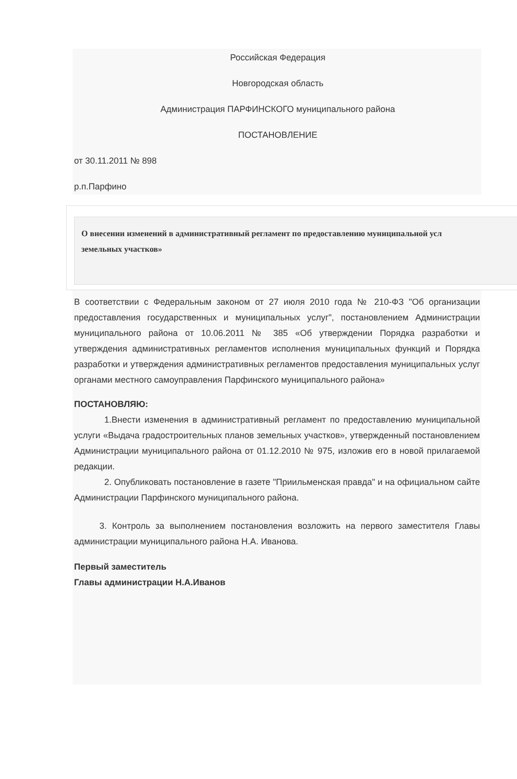Российская Федерация
Новгородская область
Администрация ПАРФИНСКОГО муниципального района
ПОСТАНОВЛЕНИЕ
от 30.11.2011 № 898
р.п.Парфино
О внесении изменений в административный регламент по предоставлению муниципальной усл
земельных участков»
В соответствии с Федеральным законом от 27 июля 2010 года № 210-ФЗ "Об организации предоставления государственных и муниципальных услуг", постановлением Администрации муниципального района от 10.06.2011 № 385 «Об утверждении Порядка разработки и утверждения административных регламентов исполнения муниципальных функций и Порядка разработки и утверждения административных регламентов предоставления муниципальных услуг органами местного самоуправления Парфинского муниципального района»
ПОСТАНОВЛЯЮ:
1.Внести изменения в административный регламент по предоставлению муниципальной услуги «Выдача градостроительных планов земельных участков», утвержденный постановлением Администрации муниципального района от 01.12.2010 № 975, изложив его в новой прилагаемой редакции.
2. Опубликовать постановление в газете "Приильменская правда" и на официальном сайте Администрации Парфинского муниципального района.
3. Контроль за выполнением постановления возложить на первого заместителя Главы администрации муниципального района Н.А. Иванова.
Первый заместитель
Главы администрации Н.А.Иванов